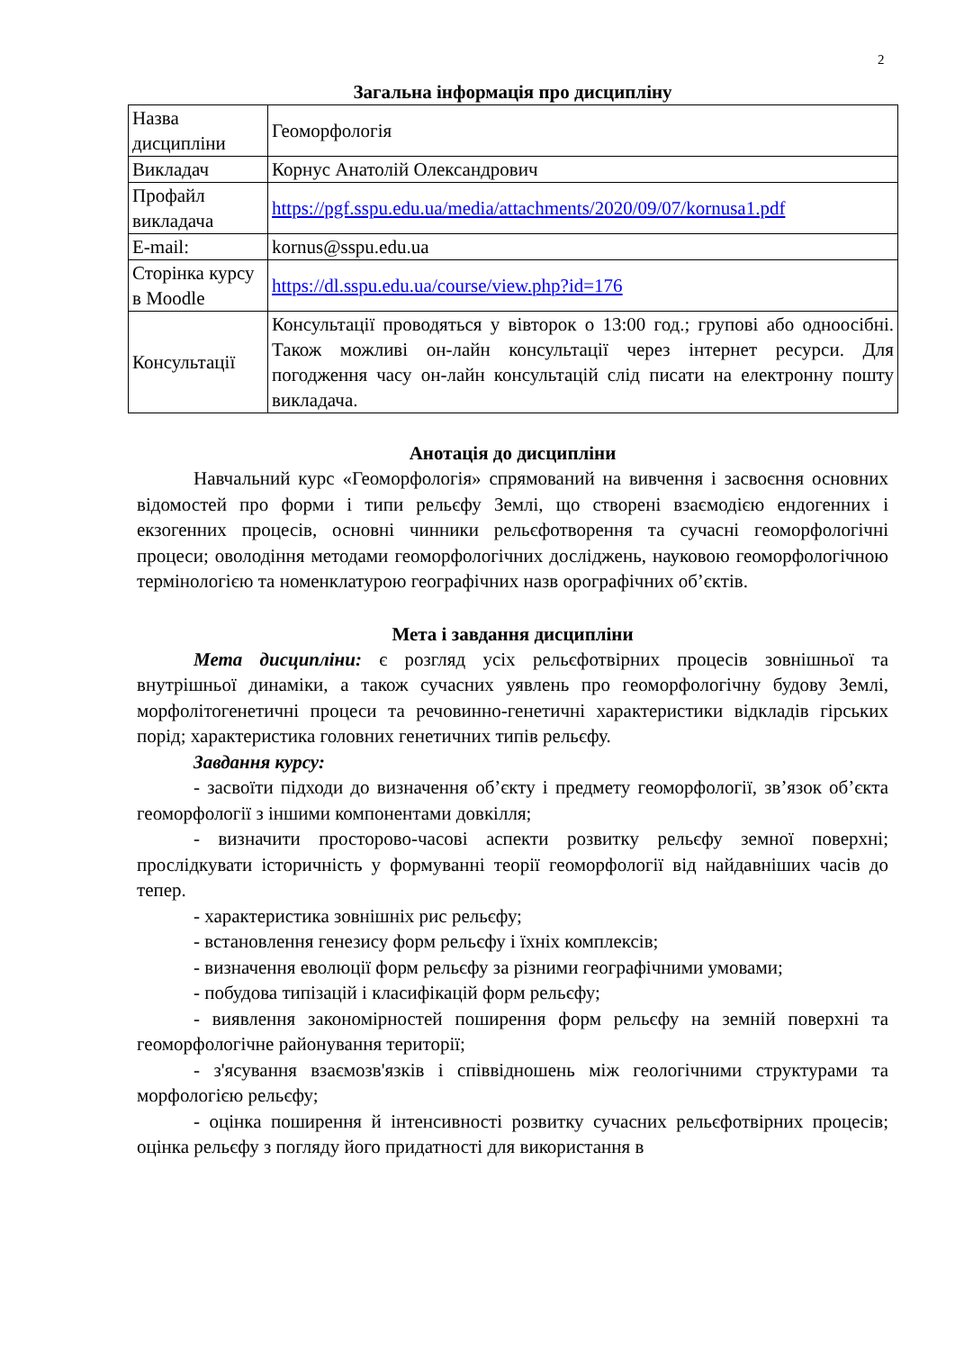2
Загальна інформація про дисципліну
| Назва дисципліни | Геоморфологія |
| Викладач | Корнус Анатолій Олександрович |
| Профайл викладача | https://pgf.sspu.edu.ua/media/attachments/2020/09/07/kornusa1.pdf |
| E-mail: | kornus@sspu.edu.ua |
| Сторінка курсу в Moodle | https://dl.sspu.edu.ua/course/view.php?id=176 |
| Консультації | Консультації проводяться у вівторок о 13:00 год.; групові або одноосібні. Також можливі он-лайн консультації через інтернет ресурси. Для погодження часу он-лайн консультацій слід писати на електронну пошту викладача. |
Анотація до дисципліни
Навчальний курс «Геоморфологія» спрямований на вивчення і засвоєння основних відомостей про форми і типи рельєфу Землі, що створені взаємодією ендогенних і екзогенних процесів, основні чинники рельєфотворення та сучасні геоморфологічні процеси; оволодіння методами геоморфологічних досліджень, науковою геоморфологічною термінологією та номенклатурою географічних назв орографічних об’єктів.
Мета і завдання дисципліни
Мета дисципліни: є розгляд усіх рельєфотвірних процесів зовнішньої та внутрішньої динаміки, а також сучасних уявлень про геоморфологічну будову Землі, морфолітогенетичні процеси та речовинно-генетичні характеристики відкладів гірських порід; характеристика головних генетичних типів рельєфу.
Завдання курсу:
- засвоїти підходи до визначення об’єкту і предмету геоморфології, зв’язок об’єкта геоморфології з іншими компонентами довкілля;
- визначити просторово-часові аспекти розвитку рельєфу земної поверхні; прослідкувати історичність у формуванні теорії геоморфології від найдавніших часів до тепер.
- характеристика зовнішніх рис рельєфу;
- встановлення генезису форм рельєфу і їхніх комплексів;
- визначення еволюції форм рельєфу за різними географічними умовами;
- побудова типізацій і класифікацій форм рельєфу;
- виявлення закономірностей поширення форм рельєфу на земній поверхні та геоморфологічне районування території;
- з'ясування взаємозв'язків і співвідношень між геологічними структурами та морфологією рельєфу;
- оцінка поширення й інтенсивності розвитку сучасних рельєфотвірних процесів; оцінка рельєфу з погляду його придатності для використання в